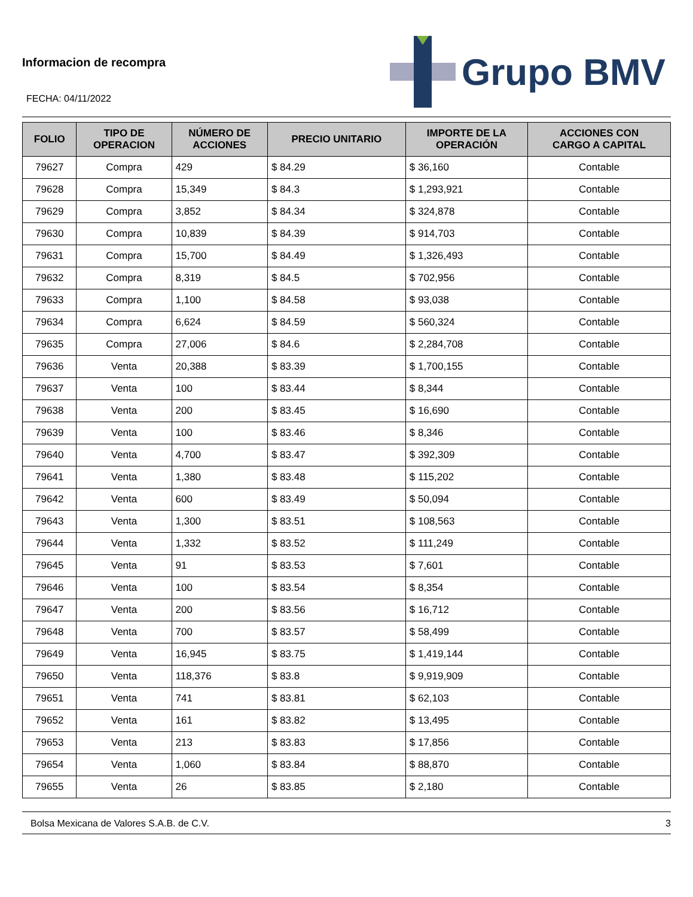Informacion de recompra
FECHA: 04/11/2022
Grupo BMV
| FOLIO | TIPO DE OPERACION | NÚMERO DE ACCIONES | PRECIO UNITARIO | IMPORTE DE LA OPERACIÓN | ACCIONES CON CARGO A CAPITAL |
| --- | --- | --- | --- | --- | --- |
| 79627 | Compra | 429 | $ 84.29 | $ 36,160 | Contable |
| 79628 | Compra | 15,349 | $ 84.3 | $ 1,293,921 | Contable |
| 79629 | Compra | 3,852 | $ 84.34 | $ 324,878 | Contable |
| 79630 | Compra | 10,839 | $ 84.39 | $ 914,703 | Contable |
| 79631 | Compra | 15,700 | $ 84.49 | $ 1,326,493 | Contable |
| 79632 | Compra | 8,319 | $ 84.5 | $ 702,956 | Contable |
| 79633 | Compra | 1,100 | $ 84.58 | $ 93,038 | Contable |
| 79634 | Compra | 6,624 | $ 84.59 | $ 560,324 | Contable |
| 79635 | Compra | 27,006 | $ 84.6 | $ 2,284,708 | Contable |
| 79636 | Venta | 20,388 | $ 83.39 | $ 1,700,155 | Contable |
| 79637 | Venta | 100 | $ 83.44 | $ 8,344 | Contable |
| 79638 | Venta | 200 | $ 83.45 | $ 16,690 | Contable |
| 79639 | Venta | 100 | $ 83.46 | $ 8,346 | Contable |
| 79640 | Venta | 4,700 | $ 83.47 | $ 392,309 | Contable |
| 79641 | Venta | 1,380 | $ 83.48 | $ 115,202 | Contable |
| 79642 | Venta | 600 | $ 83.49 | $ 50,094 | Contable |
| 79643 | Venta | 1,300 | $ 83.51 | $ 108,563 | Contable |
| 79644 | Venta | 1,332 | $ 83.52 | $ 111,249 | Contable |
| 79645 | Venta | 91 | $ 83.53 | $ 7,601 | Contable |
| 79646 | Venta | 100 | $ 83.54 | $ 8,354 | Contable |
| 79647 | Venta | 200 | $ 83.56 | $ 16,712 | Contable |
| 79648 | Venta | 700 | $ 83.57 | $ 58,499 | Contable |
| 79649 | Venta | 16,945 | $ 83.75 | $ 1,419,144 | Contable |
| 79650 | Venta | 118,376 | $ 83.8 | $ 9,919,909 | Contable |
| 79651 | Venta | 741 | $ 83.81 | $ 62,103 | Contable |
| 79652 | Venta | 161 | $ 83.82 | $ 13,495 | Contable |
| 79653 | Venta | 213 | $ 83.83 | $ 17,856 | Contable |
| 79654 | Venta | 1,060 | $ 83.84 | $ 88,870 | Contable |
| 79655 | Venta | 26 | $ 83.85 | $ 2,180 | Contable |
Bolsa Mexicana de Valores S.A.B. de C.V. 3